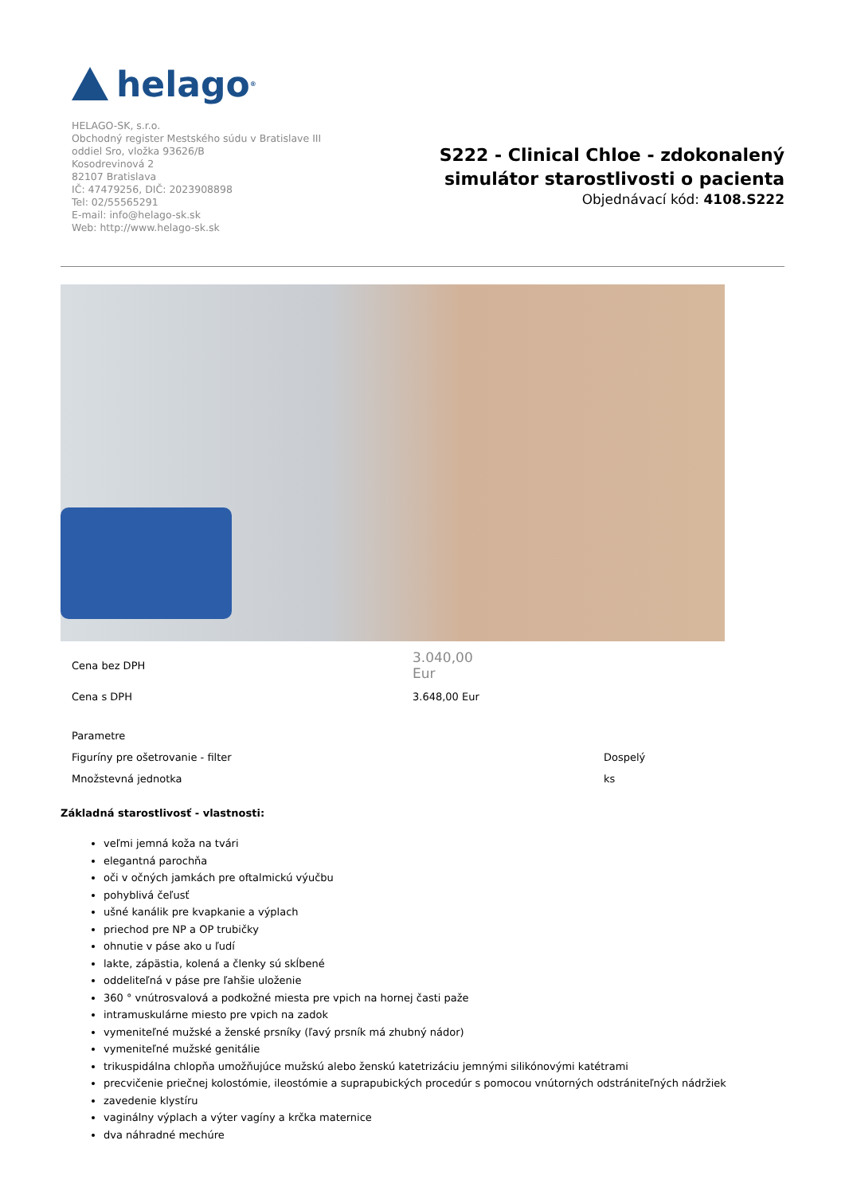helago<sup>®</sup>
HELAGO-SK, s.r.o.
Obchodný register Mestského súdu v Bratislave III
oddiel Sro, vložka 93626/B
Kosodrevinová 2
82107 Bratislava
IČ: 47479256, DIČ: 2023908898
Tel: 02/55565291
E-mail: info@helago-sk.sk
Web: http://www.helago-sk.sk
S222 - Clinical Chloe - zdokonalený
simulátor starostlivosti o pacienta
Objednávací kód: 4108.S222
| Cena bez DPH | 3.040,00 Eur |
| Cena s DPH | 3.648,00 Eur |
| Parametre | |
| Figuríny pre ošetrovanie - filter | Dospelý |
| Množstevná jednotka | ks |
Základná starostlivosť - vlastnosti:
veľmi jemná koža na tvári
elegantná parochňa
oči v očných jamkách pre oftalmickú výučbu
pohyblivá čeľusť
ušné kanálik pre kvapkanie a výplach
priechod pre NP a OP trubičky
ohnutie v páse ako u ľudí
lakte, zápästia, kolená a členky sú skĺbené
oddeliteľná v páse pre ľahšie uloženie
360 ° vnútrosvalová a podkožné miesta pre vpich na hornej časti paže
intramuskulárne miesto pre vpich na zadok
vymeniteľné mužské a ženské prsníky (ľavý prsník má zhubný nádor)
vymeniteľné mužské genitálie
trikuspidálna chlopňa umožňujúce mužskú alebo ženskú katetrizáciu jemnými silikónovými katétrami
precvičenie priečnej kolostómie, ileostómie a suprapubických procedúr s pomocou vnútorných odstrániteľných nádržiek
zavedenie klystíru
vaginálny výplach a výter vagíny a krčka maternice
dva náhradné mechúre